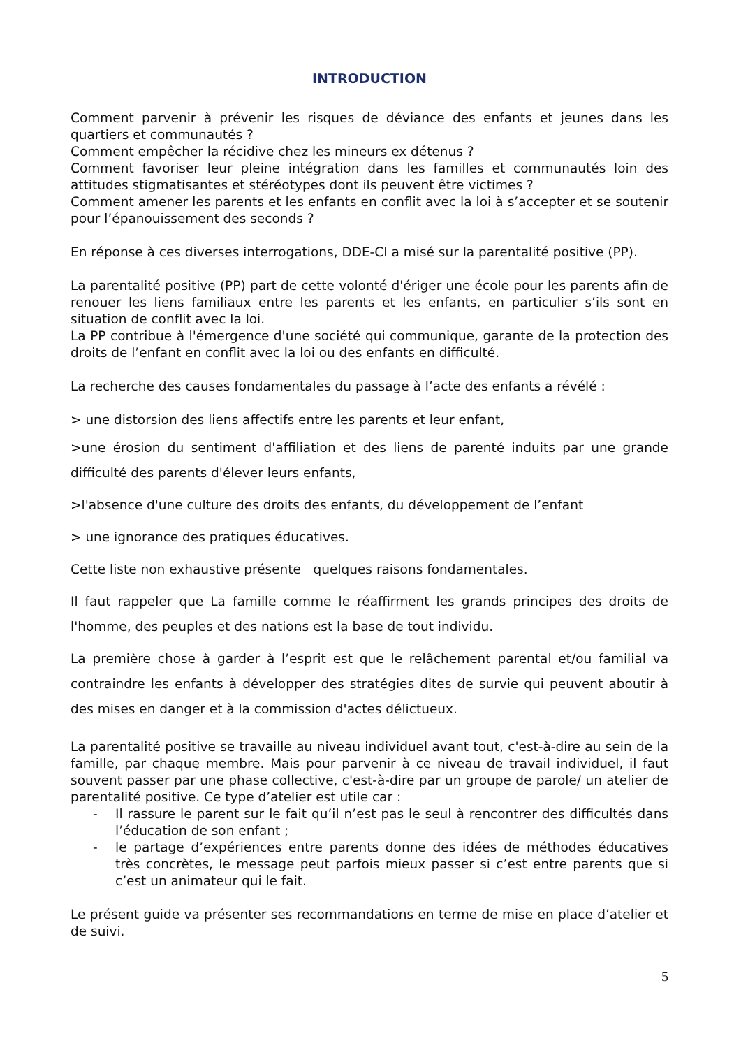INTRODUCTION
Comment parvenir à prévenir les risques de déviance des enfants et jeunes dans les quartiers et communautés ?
Comment empêcher la récidive chez les mineurs ex détenus ?
Comment favoriser leur pleine intégration dans les familles et communautés loin des attitudes stigmatisantes et stéréotypes dont ils peuvent être victimes ?
Comment amener les parents et les enfants en conflit avec la loi à s’accepter et se soutenir pour l’épanouissement des seconds ?
En réponse à ces diverses interrogations, DDE-CI a misé sur la parentalité positive (PP).
La parentalité positive (PP) part de cette volonté d'ériger une école pour les parents afin de renouer les liens familiaux entre les parents et les enfants, en particulier s’ils sont en situation de conflit avec la loi.
La PP contribue à l'émergence d'une société qui communique, garante de la protection des droits de l’enfant en conflit avec la loi ou des enfants en difficulté.
La recherche des causes fondamentales du passage à l’acte des enfants a révélé :
> une distorsion des liens affectifs entre les parents et leur enfant,
>une érosion du sentiment d'affiliation et des liens de parenté induits par une grande difficulté des parents d'élever leurs enfants,
>l'absence d'une culture des droits des enfants, du développement de l’enfant
> une ignorance des pratiques éducatives.
Cette liste non exhaustive présente quelques raisons fondamentales.
Il faut rappeler que La famille comme le réaffirment les grands principes des droits de l'homme, des peuples et des nations est la base de tout individu.
La première chose à garder à l’esprit est que le relâchement parental et/ou familial va contraindre les enfants à développer des stratégies dites de survie qui peuvent aboutir à des mises en danger et à la commission d'actes délictueux.
La parentalité positive se travaille au niveau individuel avant tout, c'est-à-dire au sein de la famille, par chaque membre. Mais pour parvenir à ce niveau de travail individuel, il faut souvent passer par une phase collective, c'est-à-dire par un groupe de parole/ un atelier de parentalité positive. Ce type d’atelier est utile car :
- Il rassure le parent sur le fait qu’il n’est pas le seul à rencontrer des difficultés dans l’éducation de son enfant ;
- le partage d’expériences entre parents donne des idées de méthodes éducatives très concrètes, le message peut parfois mieux passer si c’est entre parents que si c’est un animateur qui le fait.
Le présent guide va présenter ses recommandations en terme de mise en place d’atelier et de suivi.
5